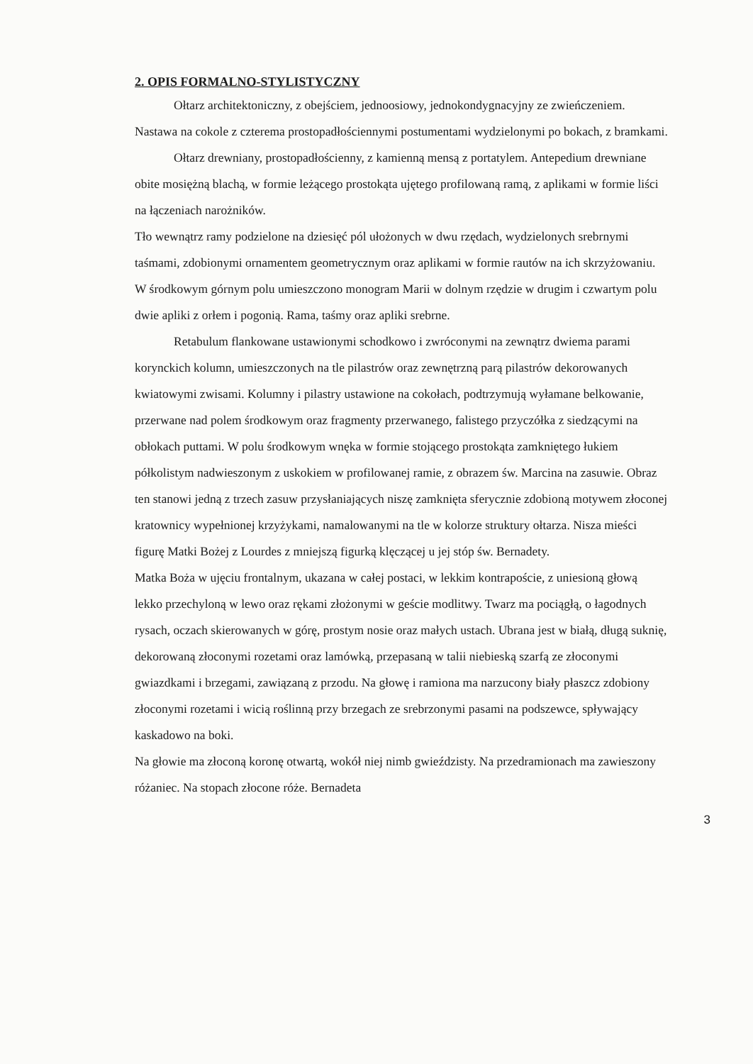2. OPIS FORMALNO-STYLISTYCZNY
Ołtarz architektoniczny, z obejściem, jednoosiowy, jednokondygnacyjny ze zwieńczeniem. Nastawa na cokole z czterema prostopadłościennymi postumentami wydzielonymi po bokach, z bramkami.
Ołtarz drewniany, prostopadłościenny, z kamienną mensą z portatylem. Antepedium drewniane obite mosiężną blachą, w formie leżącego prostokąta ujętego profilowaną ramą, z aplikami w formie liści na łączeniach narożników.
Tło wewnątrz ramy podzielone na dziesięć pól ułożonych w dwu rzędach, wydzielonych srebrnymi taśmami, zdobionymi ornamentem geometrycznym oraz aplikami w formie rautów na ich skrzyżowaniu. W środkowym górnym polu umieszczono monogram Marii w dolnym rzędzie w drugim i czwartym polu dwie apliki z orłem i pogonią. Rama, taśmy oraz apliki srebrne.
Retabulum flankowane ustawionymi schodkowo i zwróconymi na zewnątrz dwiema parami korynckich kolumn, umieszczonych na tle pilastrów oraz zewnętrzną parą pilastrów dekorowanych kwiatowymi zwisami. Kolumny i pilastry ustawione na cokołach, podtrzymują wyłamane belkowanie, przerwane nad polem środkowym oraz fragmenty przerwanego, falistego przyczółka z siedzącymi na obłokach puttami. W polu środkowym wnęka w formie stojącego prostokąta zamkniętego łukiem półkolistym nadwieszonym z uskokiem w profilowanej ramie, z obrazem św. Marcina na zasuwie. Obraz ten stanowi jedną z trzech zasuw przysłaniających niszę zamknięta sferycznie zdobioną motywem złoconej kratownicy wypełnionej krzyżykami, namalowanymi na tle w kolorze struktury ołtarza. Nisza mieści figurę Matki Bożej z Lourdes z mniejszą figurką klęczącej u jej stóp św. Bernadety.
Matka Boża w ujęciu frontalnym, ukazana w całej postaci, w lekkim kontrapoście, z uniesioną głową lekko przechyloną w lewo oraz rękami złożonymi w geście modlitwy. Twarz ma pociągłą, o łagodnych rysach, oczach skierowanych w górę, prostym nosie oraz małych ustach. Ubrana jest w białą, długą suknię, dekorowaną złoconymi rozetami oraz lamówką, przepasaną w talii niebieską szarfą ze złoconymi gwiazdkami i brzegami, zawiązaną z przodu. Na głowę i ramiona ma narzucony biały płaszcz zdobiony złoconymi rozetami i wicią roślinną przy brzegach ze srebrzonymi pasami na podszewce, spływający kaskadowo na boki.
Na głowie ma złoconą koronę otwartą, wokół niej nimb gwieździsty. Na przedramionach ma zawieszony różaniec. Na stopach złocone róże. Bernadeta
3